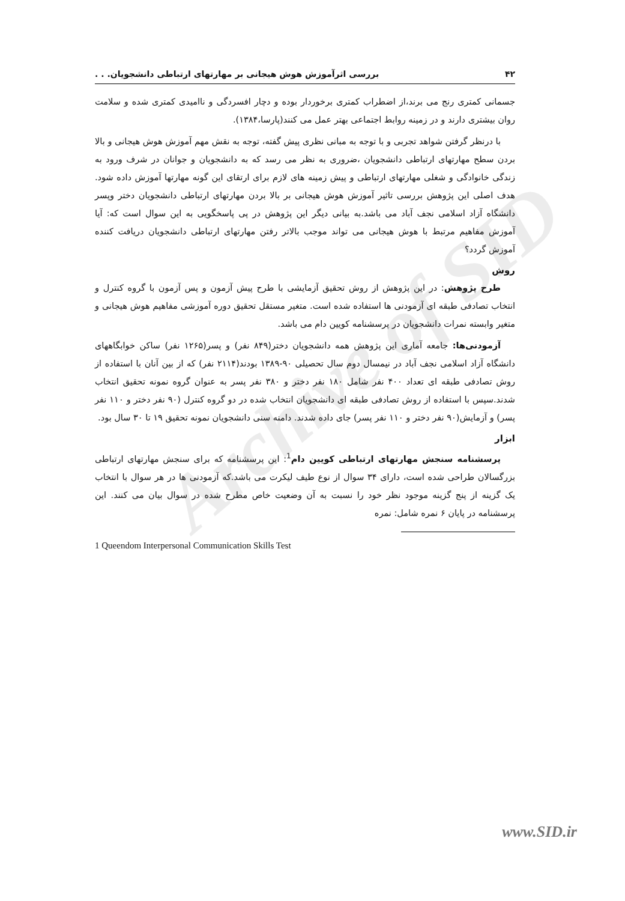Archive of SID
۴۲ بررسی اثرآموزش هوش هیجانی بر مهارتهای ارتباطی دانشجویان. . .
جسمانی کمتری رنج می برند،از اضطراب کمتری برخوردار بوده و دچار افسردگی و ناامیدی کمتری شده و سلامت روان بیشتری دارند و در زمینه روابط اجتماعی بهتر عمل می کنند(پارسا،۱۳۸۴).
با درنظر گرفتن شواهد تجربی و با توجه به مبانی نظری پیش گفته، توجه به نقش مهم آموزش هوش هیجانی و بالا بردن سطح مهارتهای ارتباطی دانشجویان ،ضروری به نظر می رسد که به دانشجویان و جوانان در شرف ورود به زندگی خانوادگی و شغلی مهارتهای ارتباطی و پیش زمینه های لازم برای ارتقای این گونه مهارتها آموزش داده شود. هدف اصلی این پژوهش بررسی تاثیر آموزش هوش هیجانی بر بالا بردن مهارتهای ارتباطی دانشجویان دختر وپسر دانشگاه آزاد اسلامی نجف آباد می باشد.به بیانی دیگر این پژوهش در پی پاسخگویی به این سوال است که: آیا آموزش مفاهیم مرتبط با هوش هیجانی می تواند موجب بالاتر رفتن مهارتهای ارتباطی دانشجویان دریافت کننده آموزش گردد؟
روش
طرح پژوهش: در این پژوهش از روش تحقیق آزمایشی با طرح پیش آزمون و پس آزمون با گروه کنترل و انتخاب تصادفی طبقه ای آزمودنی ها استفاده شده است. متغیر مستقل تحقیق دوره آموزشی مفاهیم هوش هیجانی و متغیر وابسته نمرات دانشجویان در پرسشنامه کویین دام می باشد.
آزمودنی‌ها: جامعه آماری این پژوهش همه دانشجویان دختر(۸۴۹ نفر) و پسر(۱۲۶۵ نفر) ساکن خوابگاههای دانشگاه آزاد اسلامی نجف آباد در نیمسال دوم سال تحصیلی ۹۰-۱۳۸۹ بودند(۲۱۱۴ نفر) که از بین آنان با استفاده از روش تصادفی طبقه ای تعداد ۴۰۰ نفر شامل ۱۸۰ نفر دختر و ۳۸۰ نفر پسر به عنوان گروه نمونه تحقیق انتخاب شدند.سپس با استفاده از روش تصادفی طبقه ای دانشجویان انتخاب شده در دو گروه کنترل (۹۰ نفر دختر و ۱۱۰ نفر پسر) و آزمایش(۹۰ نفر دختر و ۱۱۰ نفر پسر) جای داده شدند. دامنه سنی دانشجویان نمونه تحقیق ۱۹ تا ۳۰ سال بود.
ابزار
پرسشنامه سنجش مهارتهای ارتباطی کویین دام<sup>1</sup>: این پرسشنامه که برای سنجش مهارتهای ارتباطی بزرگسالان طراحی شده است، دارای ۳۴ سوال از نوع طیف لیکرت می باشد.که آزمودنی ها در هر سوال با انتخاب یک گزینه از پنج گزینه موجود نظر خود را نسبت به آن وضعیت خاص مطرح شده در سوال بیان می کنند. این پرسشنامه در پایان ۶ نمره شامل: نمره
1 Queendom Interpersonal Communication Skills Test
www.SID.ir